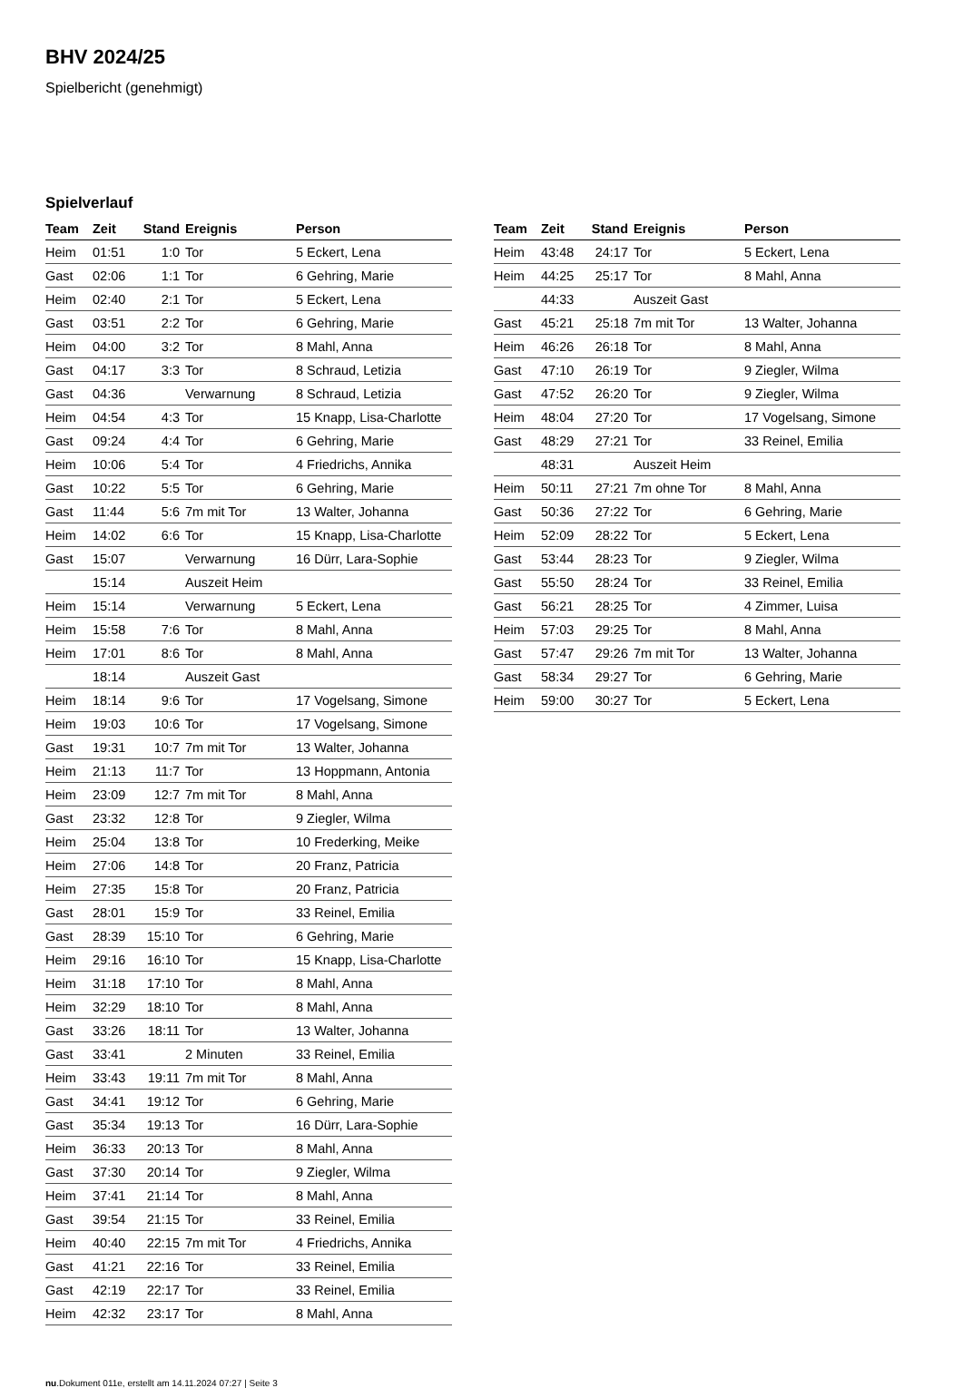BHV 2024/25
Spielbericht (genehmigt)
Spielverlauf
| Team | Zeit | Stand | Ereignis | Person |
| --- | --- | --- | --- | --- |
| Heim | 01:51 | 1:0 | Tor | 5 Eckert, Lena |
| Gast | 02:06 | 1:1 | Tor | 6 Gehring, Marie |
| Heim | 02:40 | 2:1 | Tor | 5 Eckert, Lena |
| Gast | 03:51 | 2:2 | Tor | 6 Gehring, Marie |
| Heim | 04:00 | 3:2 | Tor | 8 Mahl, Anna |
| Gast | 04:17 | 3:3 | Tor | 8 Schraud, Letizia |
| Gast | 04:36 | | Verwarnung | 8 Schraud, Letizia |
| Heim | 04:54 | 4:3 | Tor | 15 Knapp, Lisa-Charlotte |
| Gast | 09:24 | 4:4 | Tor | 6 Gehring, Marie |
| Heim | 10:06 | 5:4 | Tor | 4 Friedrichs, Annika |
| Gast | 10:22 | 5:5 | Tor | 6 Gehring, Marie |
| Gast | 11:44 | 5:6 | 7m mit Tor | 13 Walter, Johanna |
| Heim | 14:02 | 6:6 | Tor | 15 Knapp, Lisa-Charlotte |
| Gast | 15:07 | | Verwarnung | 16 Dürr, Lara-Sophie |
| | 15:14 | | Auszeit Heim | |
| Heim | 15:14 | | Verwarnung | 5 Eckert, Lena |
| Heim | 15:58 | 7:6 | Tor | 8 Mahl, Anna |
| Heim | 17:01 | 8:6 | Tor | 8 Mahl, Anna |
| | 18:14 | | Auszeit Gast | |
| Heim | 18:14 | 9:6 | Tor | 17 Vogelsang, Simone |
| Heim | 19:03 | 10:6 | Tor | 17 Vogelsang, Simone |
| Gast | 19:31 | 10:7 | 7m mit Tor | 13 Walter, Johanna |
| Heim | 21:13 | 11:7 | Tor | 13 Hoppmann, Antonia |
| Heim | 23:09 | 12:7 | 7m mit Tor | 8 Mahl, Anna |
| Gast | 23:32 | 12:8 | Tor | 9 Ziegler, Wilma |
| Heim | 25:04 | 13:8 | Tor | 10 Frederking, Meike |
| Heim | 27:06 | 14:8 | Tor | 20 Franz, Patricia |
| Heim | 27:35 | 15:8 | Tor | 20 Franz, Patricia |
| Gast | 28:01 | 15:9 | Tor | 33 Reinel, Emilia |
| Gast | 28:39 | 15:10 | Tor | 6 Gehring, Marie |
| Heim | 29:16 | 16:10 | Tor | 15 Knapp, Lisa-Charlotte |
| Heim | 31:18 | 17:10 | Tor | 8 Mahl, Anna |
| Heim | 32:29 | 18:10 | Tor | 8 Mahl, Anna |
| Gast | 33:26 | 18:11 | Tor | 13 Walter, Johanna |
| Gast | 33:41 | | 2 Minuten | 33 Reinel, Emilia |
| Heim | 33:43 | 19:11 | 7m mit Tor | 8 Mahl, Anna |
| Gast | 34:41 | 19:12 | Tor | 6 Gehring, Marie |
| Gast | 35:34 | 19:13 | Tor | 16 Dürr, Lara-Sophie |
| Heim | 36:33 | 20:13 | Tor | 8 Mahl, Anna |
| Gast | 37:30 | 20:14 | Tor | 9 Ziegler, Wilma |
| Heim | 37:41 | 21:14 | Tor | 8 Mahl, Anna |
| Gast | 39:54 | 21:15 | Tor | 33 Reinel, Emilia |
| Heim | 40:40 | 22:15 | 7m mit Tor | 4 Friedrichs, Annika |
| Gast | 41:21 | 22:16 | Tor | 33 Reinel, Emilia |
| Gast | 42:19 | 22:17 | Tor | 33 Reinel, Emilia |
| Heim | 42:32 | 23:17 | Tor | 8 Mahl, Anna |
| Team | Zeit | Stand | Ereignis | Person |
| --- | --- | --- | --- | --- |
| Heim | 43:48 | 24:17 | Tor | 5 Eckert, Lena |
| Heim | 44:25 | 25:17 | Tor | 8 Mahl, Anna |
| | 44:33 | | Auszeit Gast | |
| Gast | 45:21 | 25:18 | 7m mit Tor | 13 Walter, Johanna |
| Heim | 46:26 | 26:18 | Tor | 8 Mahl, Anna |
| Gast | 47:10 | 26:19 | Tor | 9 Ziegler, Wilma |
| Gast | 47:52 | 26:20 | Tor | 9 Ziegler, Wilma |
| Heim | 48:04 | 27:20 | Tor | 17 Vogelsang, Simone |
| Gast | 48:29 | 27:21 | Tor | 33 Reinel, Emilia |
| | 48:31 | | Auszeit Heim | |
| Heim | 50:11 | 27:21 | 7m ohne Tor | 8 Mahl, Anna |
| Gast | 50:36 | 27:22 | Tor | 6 Gehring, Marie |
| Heim | 52:09 | 28:22 | Tor | 5 Eckert, Lena |
| Gast | 53:44 | 28:23 | Tor | 9 Ziegler, Wilma |
| Gast | 55:50 | 28:24 | Tor | 33 Reinel, Emilia |
| Gast | 56:21 | 28:25 | Tor | 4 Zimmer, Luisa |
| Heim | 57:03 | 29:25 | Tor | 8 Mahl, Anna |
| Gast | 57:47 | 29:26 | 7m mit Tor | 13 Walter, Johanna |
| Gast | 58:34 | 29:27 | Tor | 6 Gehring, Marie |
| Heim | 59:00 | 30:27 | Tor | 5 Eckert, Lena |
nu.Dokument 011e, erstellt am 14.11.2024 07:27 | Seite 3